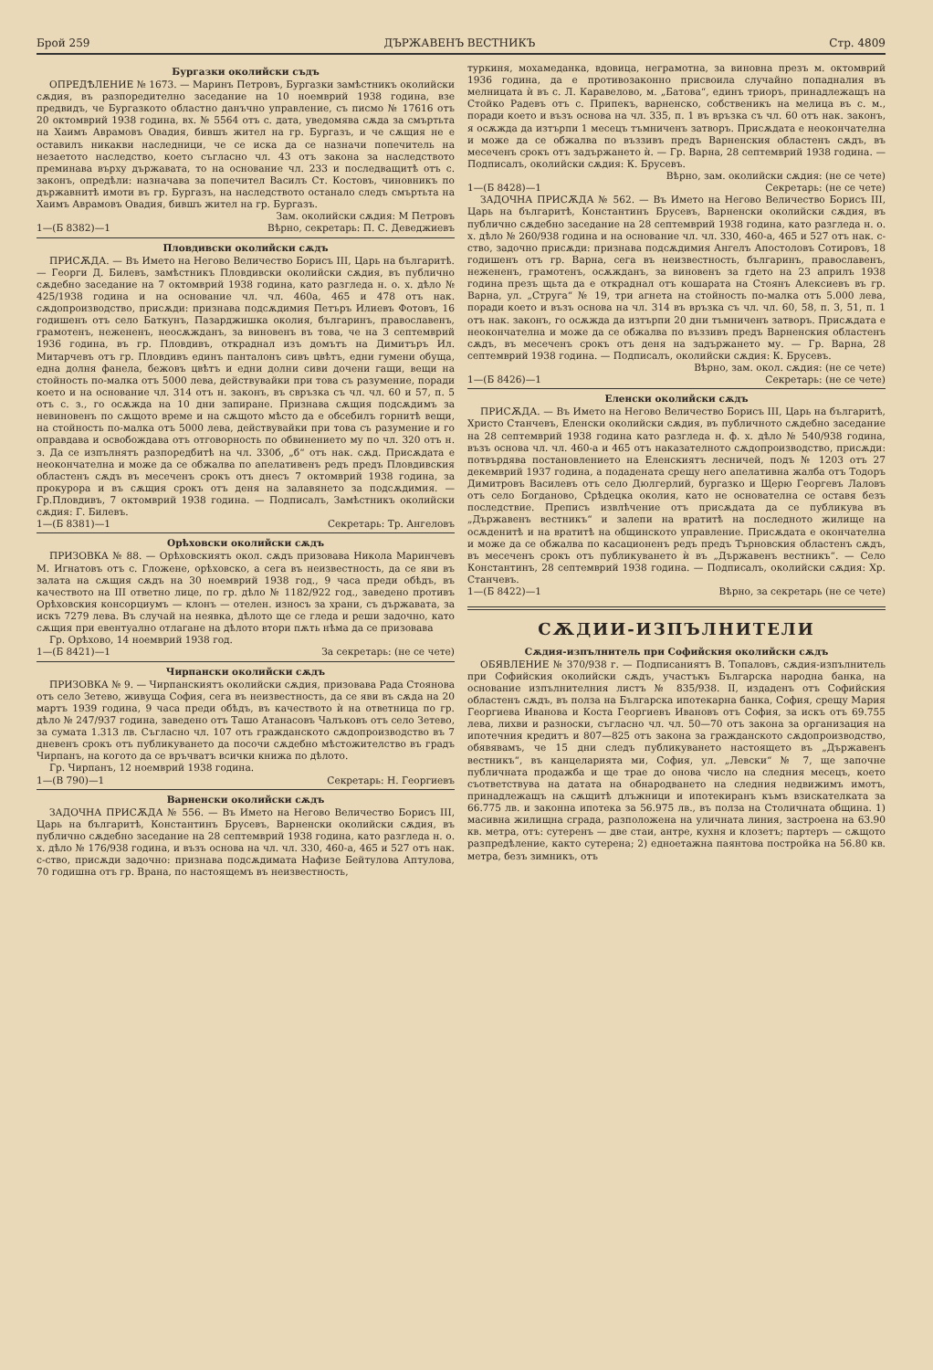Брой 259 ДЪРЖАВЕНЪ ВЕСТНИКЪ Стр. 4809
Бургазки околийски съдъ
ОПРЕДѢЛЕНИЕ № 1673. — Маринъ Петровъ, Бургазки замѣстникъ околийски сѫдия, въ разпоредително заседание на 10 ноемврий 1938 година, взе предвидъ, че Бургазкото областно данъчно управление, съ писмо № 17616 отъ 20 октомврий 1938 година, вх. № 5564 отъ с. дата, уведомява сѫда за смъртьта на Хаимъ Аврамовъ Овадия, бившъ жител на гр. Бургазъ, и че сѫщия не е оставилъ никакви наследници, че се иска да се назначи попечитель на незаетото наследство, което съгласно чл. 43 отъ закона за наследството преминава върху държавата, то на основание чл. 233 и последващитѣ отъ с. законъ, опредѣли: назначава за попечител Василъ Ст. Костовъ, чиновникъ по държавнитѣ имоти въ гр. Бургазъ, на наследството останало следъ смъртьта на Хаимъ Аврамовъ Овадия, бившъ жител на гр. Бургазъ.
Зам. околийски сѫдия: М Петровъ
1—(Б 8382)—1 Вѣрно, секретарь: П. С. Деведжиевъ
Пловдивски околийски сѫдъ
ПРИСѪДА. — Въ Името на Негово Величество Борисъ III, Царь на българитѣ. — Георги Д. Билевъ, замѣстникъ Пловдивски околийски сѫдия, въ публично сѫдебно заседание на 7 октомврий 1938 година, като разгледа н. о. х. дѣло № 425/1938 година и на основание чл. чл. 460а, 465 и 478 отъ нак. сѫдопроизводство, присѫди: признава подсѫдимия Петъръ Илиевъ Фотовъ, 16 годишенъ отъ село Баткунъ, Пазарджишка околия, българинъ, православенъ, грамотенъ, нежененъ, неосѫжданъ, за виновенъ въ това, че на 3 септемврий 1936 година, въ гр. Пловдивъ, откраднал изъ домътъ на Димитъръ Ил. Митарчевъ отъ гр. Пловдивъ единъ панталонъ сивъ цвѣтъ, едни гумени обуща, една долня фанела, бежовъ цвѣтъ и едни долни сиви дочени гащи, вещи на стойность по-малка отъ 5000 лева, действувайки при това съ разумение, поради което и на основание чл. 314 отъ н. законъ, въ свръзка съ чл. чл. 60 и 57, п. 5 отъ с. з., го осѫжда на 10 дни запиране. Признава сѫщия подсѫдимъ за невиновенъ по сѫщото време и на сѫщото мѣсто да е обсебилъ горнитѣ вещи, на стойность по-малка отъ 5000 лева, действувайки при това съ разумение и го оправдава и освобождава отъ отговорность по обвинението му по чл. 320 отъ н. з. Да се изпълнятъ разпоредбитѣ на чл. 330б, „б“ отъ нак. сѫд. Присѫдата е неокончателна и може да се обжалва по апелативенъ редъ предъ Пловдивския областенъ сѫдъ въ месеченъ срокъ отъ днесъ 7 октомврий 1938 година, за прокурора и въ сѫщия срокъ отъ деня на залавянето за подсѫдимия. — Гр.Пловдивъ, 7 октомврий 1938 година. — Подписалъ, Замѣстникъ околийски сѫдия: Г. Билевъ.
1—(Б 8381)—1 Секретарь: Тр. Ангеловъ
Орѣховски околийски сѫдъ
ПРИЗОВКА № 88. — Орѣховскиятъ окол. сѫдъ призовава Никола Маринчевъ М. Игнатовъ отъ с. Гложене, орѣховско, а сега въ неизвестность, да се яви въ залата на сѫщия сѫдъ на 30 ноемврий 1938 год., 9 часа преди обѣдъ, въ качеството на III ответно лице, по гр. дѣло № 1182/922 год., заведено противъ Орѣховския консорциумъ — клонъ — отелен. износъ за храни, съ държавата, за искъ 7279 лева. Въ случай на неявка, дѣлото ще се гледа и реши задочно, като сѫщия при евентуално отлагане на дѣлото втори пѫть нѣма да се призовава
Гр. Орѣхово, 14 ноемврий 1938 год.
1—(Б 8421)—1 За секретарь: (не се чете)
Чирпански околийски сѫдъ
ПРИЗОВКА № 9. — Чирпанскиятъ околийски сѫдия, призовава Рада Стоянова отъ село Зетево, живуща София, сега въ неизвестность, да се яви въ сѫда на 20 мартъ 1939 година, 9 часа преди обѣдъ, въ качеството ѝ на ответница по гр. дѣло № 247/937 година, заведено отъ Ташо Атанасовъ Чалъковъ отъ село Зетево, за сумата 1.313 лв. Съгласно чл. 107 отъ гражданското сѫдопроизводство въ 7 дневенъ срокъ отъ публикуването да посочи сѫдебно мѣстожителство въ градъ Чирпанъ, на когото да се връчватъ всички книжа по дѣлото.
Гр. Чирпанъ, 12 ноемврий 1938 година.
1—(В 790)—1 Секретарь: Н. Георгиевъ
Варненски околийски сѫдъ
ЗАДОЧНА ПРИСѪДА № 556. — Въ Името на Негово Величество Борисъ III, Царь на българитѣ, Константинъ Брусевъ, Варненски околийски сѫдия, въ публично сѫдебно заседание на 28 септемврий 1938 година, като разгледа н. о. х. дѣло № 176/938 година, и възъ основа на чл. чл. 330, 460-а, 465 и 527 отъ нак. с-ство, присѫди задочно: признава подсѫдимата Нафизе Бейтулова Аптулова, 70 годишна отъ гр. Врана, по настоящемъ въ неизвестность,
туркиня, мохамеданка, вдовица, неграмотна, за виновна презъ м. октомврий 1936 година, да е противозаконно присвоила случайно попадналия въ мелницата ѝ въ с. Л. Каравелово, м. „Батова“, единъ триоръ, принадлежащъ на Стойко Радевъ отъ с. Припекъ, варненско, собственикъ на мелица въ с. м., поради което и възъ основа на чл. 335, п. 1 въ връзка съ чл. 60 отъ нак. законъ, я осѫжда да изтърпи 1 месецъ тъмниченъ затворъ. Присѫдата е неокончателна и може да се обжалва по въззивъ предъ Варненския областенъ сѫдъ, въ месеченъ срокъ отъ задържането ѝ. — Гр. Варна, 28 септемврий 1938 година. — Подписалъ, околийски сѫдия: К. Брусевъ.
Вѣрно, зам. околийски сѫдия: (не се чете)
1—(Б 8428)—1 Секретарь: (не се чете)
ЗАДОЧНА ПРИСѪДА № 562. — Въ Името на Негово Величество Борисъ III, Царь на българитѣ, Константинъ Брусевъ, Варненски околийски сѫдия, въ публично сѫдебно заседание на 28 септемврий 1938 година, като разгледа н. о. х. дѣло № 260/938 година и на основание чл. чл. 330, 460-а, 465 и 527 отъ нак. с-ство, задочно присѫди: признава подсѫдимия Ангелъ Апостоловъ Сотировъ, 18 годишенъ отъ гр. Варна, сега въ неизвестность, българинъ, православенъ, нежененъ, грамотенъ, осѫжданъ, за виновенъ за гдето на 23 априлъ 1938 година презъ щьта да е откраднал отъ кошарата на Стоянъ Алексиевъ въ гр. Варна, ул. „Струга“ № 19, три агнета на стойность по-малка отъ 5.000 лева, поради което и възъ основа на чл. 314 въ връзка съ чл. чл. 60, 58, п. 3, 51, п. 1 отъ нак. законъ, го осѫжда да изтърпи 20 дни тъмниченъ затворъ. Присѫдата е неокончателна и може да се обжалва по въззивъ предъ Варненския областенъ сѫдъ, въ месеченъ срокъ отъ деня на задържането му. — Гр. Варна, 28 септемврий 1938 година. — Подписалъ, околийски сѫдия: К. Брусевъ.
Вѣрно, зам. окол. сѫдия: (не се чете)
1—(Б 8426)—1 Секретарь: (не се чете)
Еленски околийски сѫдъ
ПРИСѪДА. — Въ Името на Негово Величество Борисъ III, Царь на българитѣ, Христо Станчевъ, Еленски околийски сѫдия, въ публичното сѫдебно заседание на 28 септемврий 1938 година като разгледа н. ф. х. дѣло № 540/938 година, възъ основа чл. чл. 460-а и 465 отъ наказателното сѫдопроизводство, присѫди: потвърдява постановлението на Еленскиятъ лесничей, подъ № 1203 отъ 27 декемврий 1937 година, а подадената срещу него апелативна жалба отъ Тодоръ Димитровъ Василевъ отъ село Дюлгерлий, бургазко и Щерю Георгевъ Лаловъ отъ село Богданово, Срѣдецка околия, като не основателна се оставя безъ последствие. Преписъ извлѣчение отъ присѫдата да се публикува въ „Държавенъ вестникъ“ и залепи на вратитѣ на последното жилище на осѫденитѣ и на вратитѣ на общинското управление. Присѫдата е окончателна и може да се обжалва по касационенъ редъ предъ Търновския областенъ сѫдъ, въ месеченъ срокъ отъ публикуването ѝ въ „Държавенъ вестникъ“. — Село Константинъ, 28 септемврий 1938 година. — Подписалъ, околийски сѫдия: Хр. Станчевъ.
1—(Б 8422)—1 Вѣрно, за секретарь (не се чете)
СѪДИИ-ИЗПЪЛНИТЕЛИ
Сѫдия-изпълнитель при Софийския околийски сѫдъ
ОБЯВЛЕНИЕ № 370/938 г. — Подписаниятъ В. Топаловъ, сѫдия-изпълнитель при Софийския околийски сѫдъ, участъкъ Българска народна банка, на основание изпълнителния листъ № 835/938. II, издаденъ отъ Софийския областенъ сѫдъ, въ полза на Българска ипотекарна банка, София, срещу Мария Георгиева Иванова и Коста Георгиевъ Ивановъ отъ София, за искъ отъ 69.755 лева, лихви и разноски, съгласно чл. чл. 50—70 отъ закона за организация на ипотечния кредитъ и 807—825 отъ закона за гражданското сѫдопроизводство, обявявамъ, че 15 дни следъ публикуването настоящето въ „Държавенъ вестникъ“, въ канцеларията ми, София, ул. „Левски“ № 7, ще започне публичната продажба и ще трае до онова число на следния месецъ, което съответствува на датата на обнародването на следния недвижимъ имотъ, принадлежащъ на сѫщитѣ длъжници и ипотекиранъ къмъ взискателката за 66.775 лв. и законна ипотека за 56.975 лв., въ полза на Столичната община. 1) масивна жилищна сграда, разположена на уличната линия, застроена на 63.90 кв. метра, отъ: сутеренъ — две стаи, антре, кухня и клозетъ; партеръ — сѫщото разпредѣление, както сутерена; 2) едноетажна паянтова постройка на 56.80 кв. метра, безъ зимникъ, отъ